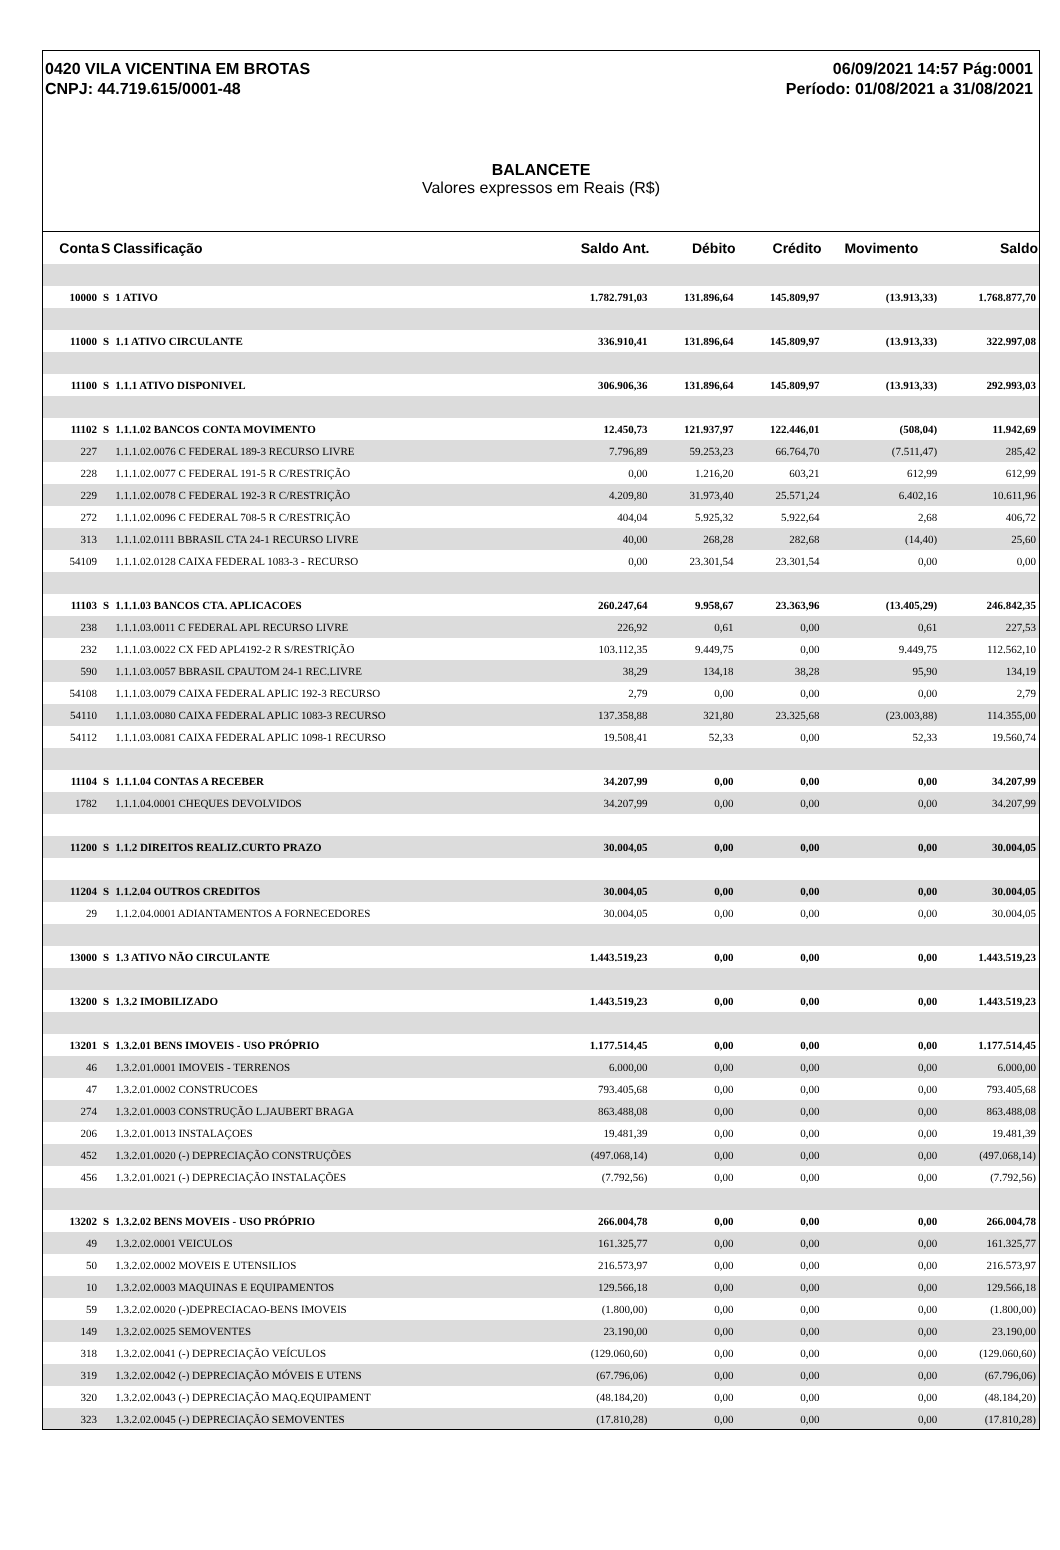0420 VILA VICENTINA EM BROTAS
CNPJ: 44.719.615/0001-48
06/09/2021 14:57 Pág:0001
Período: 01/08/2021 a 31/08/2021
BALANCETE
Valores expressos em Reais (R$)
| Conta | S | Classificação | Saldo Ant. | Débito | Crédito | Movimento | Saldo |
| --- | --- | --- | --- | --- | --- | --- | --- |
| 10000 | S | 1 ATIVO | 1.782.791,03 | 131.896,64 | 145.809,97 | (13.913,33) | 1.768.877,70 |
| 11000 | S | 1.1 ATIVO CIRCULANTE | 336.910,41 | 131.896,64 | 145.809,97 | (13.913,33) | 322.997,08 |
| 11100 | S | 1.1.1 ATIVO DISPONIVEL | 306.906,36 | 131.896,64 | 145.809,97 | (13.913,33) | 292.993,03 |
| 11102 | S | 1.1.1.02 BANCOS CONTA MOVIMENTO | 12.450,73 | 121.937,97 | 122.446,01 | (508,04) | 11.942,69 |
| 227 | | 1.1.1.02.0076 C FEDERAL 189-3 RECURSO LIVRE | 7.796,89 | 59.253,23 | 66.764,70 | (7.511,47) | 285,42 |
| 228 | | 1.1.1.02.0077 C FEDERAL 191-5 R C/RESTRIÇÃO | 0,00 | 1.216,20 | 603,21 | 612,99 | 612,99 |
| 229 | | 1.1.1.02.0078 C FEDERAL 192-3 R C/RESTRIÇÃO | 4.209,80 | 31.973,40 | 25.571,24 | 6.402,16 | 10.611,96 |
| 272 | | 1.1.1.02.0096 C FEDERAL 708-5 R C/RESTRIÇÃO | 404,04 | 5.925,32 | 5.922,64 | 2,68 | 406,72 |
| 313 | | 1.1.1.02.0111 BBRASIL CTA 24-1 RECURSO LIVRE | 40,00 | 268,28 | 282,68 | (14,40) | 25,60 |
| 54109 | | 1.1.1.02.0128 CAIXA FEDERAL 1083-3 - RECURSO | 0,00 | 23.301,54 | 23.301,54 | 0,00 | 0,00 |
| 11103 | S | 1.1.1.03 BANCOS CTA. APLICACOES | 260.247,64 | 9.958,67 | 23.363,96 | (13.405,29) | 246.842,35 |
| 238 | | 1.1.1.03.0011 C FEDERAL APL RECURSO LIVRE | 226,92 | 0,61 | 0,00 | 0,61 | 227,53 |
| 232 | | 1.1.1.03.0022 CX FED APL4192-2 R S/RESTRIÇÃO | 103.112,35 | 9.449,75 | 0,00 | 9.449,75 | 112.562,10 |
| 590 | | 1.1.1.03.0057 BBRASIL CPAUTOM 24-1 REC.LIVRE | 38,29 | 134,18 | 38,28 | 95,90 | 134,19 |
| 54108 | | 1.1.1.03.0079 CAIXA FEDERAL APLIC 192-3 RECURSO | 2,79 | 0,00 | 0,00 | 0,00 | 2,79 |
| 54110 | | 1.1.1.03.0080 CAIXA FEDERAL APLIC 1083-3 RECURSO | 137.358,88 | 321,80 | 23.325,68 | (23.003,88) | 114.355,00 |
| 54112 | | 1.1.1.03.0081 CAIXA FEDERAL APLIC 1098-1 RECURSO | 19.508,41 | 52,33 | 0,00 | 52,33 | 19.560,74 |
| 11104 | S | 1.1.1.04 CONTAS A RECEBER | 34.207,99 | 0,00 | 0,00 | 0,00 | 34.207,99 |
| 1782 | | 1.1.1.04.0001 CHEQUES DEVOLVIDOS | 34.207,99 | 0,00 | 0,00 | 0,00 | 34.207,99 |
| 11200 | S | 1.1.2 DIREITOS REALIZ.CURTO PRAZO | 30.004,05 | 0,00 | 0,00 | 0,00 | 30.004,05 |
| 11204 | S | 1.1.2.04 OUTROS CREDITOS | 30.004,05 | 0,00 | 0,00 | 0,00 | 30.004,05 |
| 29 | | 1.1.2.04.0001 ADIANTAMENTOS A FORNECEDORES | 30.004,05 | 0,00 | 0,00 | 0,00 | 30.004,05 |
| 13000 | S | 1.3 ATIVO NÃO CIRCULANTE | 1.443.519,23 | 0,00 | 0,00 | 0,00 | 1.443.519,23 |
| 13200 | S | 1.3.2 IMOBILIZADO | 1.443.519,23 | 0,00 | 0,00 | 0,00 | 1.443.519,23 |
| 13201 | S | 1.3.2.01 BENS IMOVEIS - USO PRÓPRIO | 1.177.514,45 | 0,00 | 0,00 | 0,00 | 1.177.514,45 |
| 46 | | 1.3.2.01.0001 IMOVEIS - TERRENOS | 6.000,00 | 0,00 | 0,00 | 0,00 | 6.000,00 |
| 47 | | 1.3.2.01.0002 CONSTRUCOES | 793.405,68 | 0,00 | 0,00 | 0,00 | 793.405,68 |
| 274 | | 1.3.2.01.0003 CONSTRUÇÃO L.JAUBERT BRAGA | 863.488,08 | 0,00 | 0,00 | 0,00 | 863.488,08 |
| 206 | | 1.3.2.01.0013 INSTALAÇOES | 19.481,39 | 0,00 | 0,00 | 0,00 | 19.481,39 |
| 452 | | 1.3.2.01.0020 (-) DEPRECIAÇÃO CONSTRUÇÕES | (497.068,14) | 0,00 | 0,00 | 0,00 | (497.068,14) |
| 456 | | 1.3.2.01.0021 (-) DEPRECIAÇÃO INSTALAÇÕES | (7.792,56) | 0,00 | 0,00 | 0,00 | (7.792,56) |
| 13202 | S | 1.3.2.02 BENS MOVEIS - USO PRÓPRIO | 266.004,78 | 0,00 | 0,00 | 0,00 | 266.004,78 |
| 49 | | 1.3.2.02.0001 VEICULOS | 161.325,77 | 0,00 | 0,00 | 0,00 | 161.325,77 |
| 50 | | 1.3.2.02.0002 MOVEIS E UTENSILIOS | 216.573,97 | 0,00 | 0,00 | 0,00 | 216.573,97 |
| 10 | | 1.3.2.02.0003 MAQUINAS E EQUIPAMENTOS | 129.566,18 | 0,00 | 0,00 | 0,00 | 129.566,18 |
| 59 | | 1.3.2.02.0020 (-)DEPRECIACAO-BENS IMOVEIS | (1.800,00) | 0,00 | 0,00 | 0,00 | (1.800,00) |
| 149 | | 1.3.2.02.0025 SEMOVENTES | 23.190,00 | 0,00 | 0,00 | 0,00 | 23.190,00 |
| 318 | | 1.3.2.02.0041 (-) DEPRECIAÇÃO VEÍCULOS | (129.060,60) | 0,00 | 0,00 | 0,00 | (129.060,60) |
| 319 | | 1.3.2.02.0042 (-) DEPRECIAÇÃO MÓVEIS E UTENS | (67.796,06) | 0,00 | 0,00 | 0,00 | (67.796,06) |
| 320 | | 1.3.2.02.0043 (-) DEPRECIAÇÃO MAQ.EQUIPAMENT | (48.184,20) | 0,00 | 0,00 | 0,00 | (48.184,20) |
| 323 | | 1.3.2.02.0045 (-) DEPRECIAÇÃO SEMOVENTES | (17.810,28) | 0,00 | 0,00 | 0,00 | (17.810,28) |